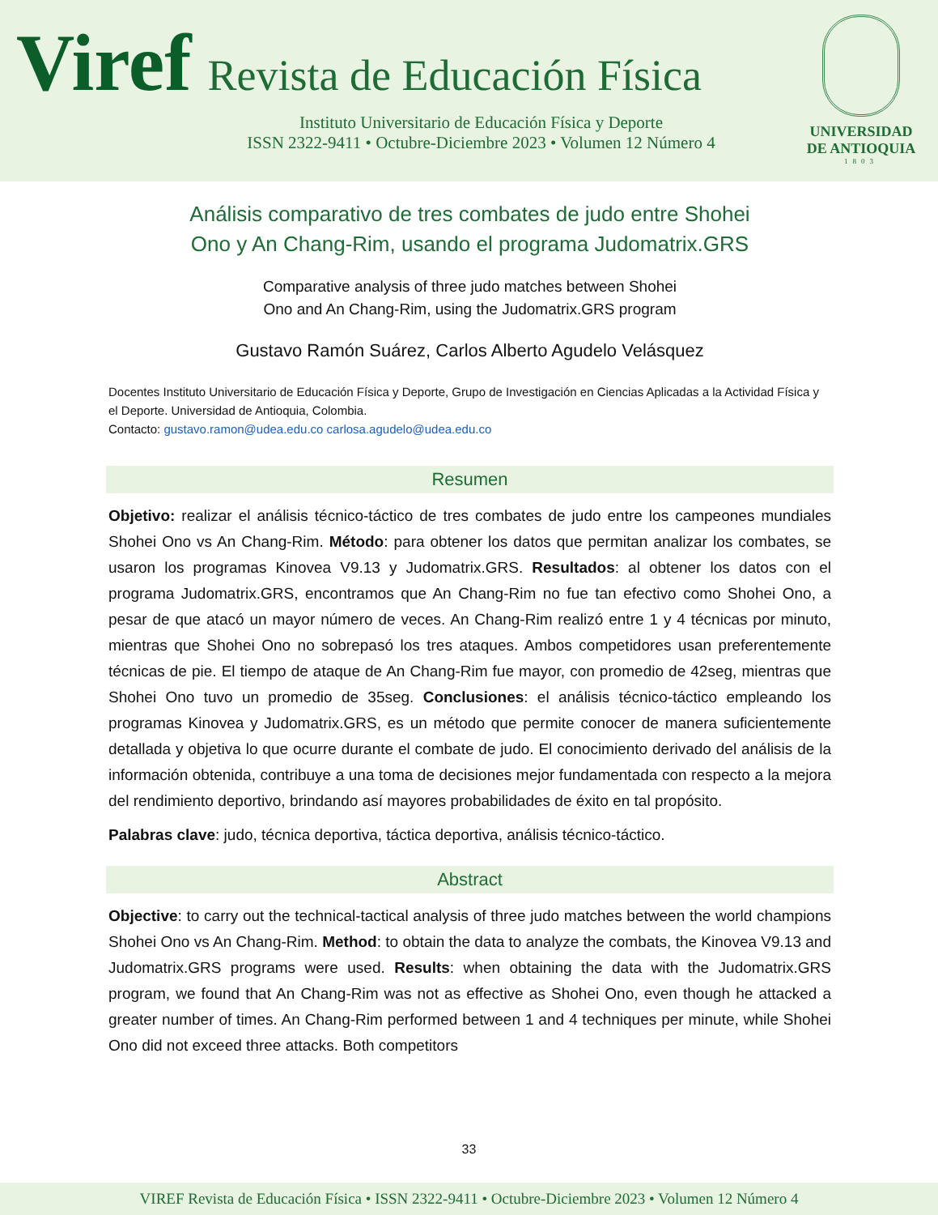Viref Revista de Educación Física
Instituto Universitario de Educación Física y Deporte
ISSN 2322-9411 • Octubre-Diciembre 2023 • Volumen 12 Número 4
UNIVERSIDAD
DE ANTIOQUIA
1803
Análisis comparativo de tres combates de judo entre Shohei Ono y An Chang-Rim, usando el programa Judomatrix.GRS
Comparative analysis of three judo matches between Shohei
Ono and An Chang-Rim, using the Judomatrix.GRS program
Gustavo Ramón Suárez, Carlos Alberto Agudelo Velásquez
Docentes Instituto Universitario de Educación Física y Deporte, Grupo de Investigación en Ciencias Aplicadas a la Actividad Física y el Deporte. Universidad de Antioquia, Colombia.
Contacto: gustavo.ramon@udea.edu.co carlosa.agudelo@udea.edu.co
Resumen
Objetivo: realizar el análisis técnico-táctico de tres combates de judo entre los campeones mundiales Shohei Ono vs An Chang-Rim. Método: para obtener los datos que permitan analizar los combates, se usaron los programas Kinovea V9.13 y Judomatrix.GRS. Resultados: al obtener los datos con el programa Judomatrix.GRS, encontramos que An Chang-Rim no fue tan efectivo como Shohei Ono, a pesar de que atacó un mayor número de veces. An Chang-Rim realizó entre 1 y 4 técnicas por minuto, mientras que Shohei Ono no sobrepasó los tres ataques. Ambos competidores usan preferentemente técnicas de pie. El tiempo de ataque de An Chang-Rim fue mayor, con promedio de 42seg, mientras que Shohei Ono tuvo un promedio de 35seg. Conclusiones: el análisis técnico-táctico empleando los programas Kinovea y Judomatrix.GRS, es un método que permite conocer de manera suficientemente detallada y objetiva lo que ocurre durante el combate de judo. El conocimiento derivado del análisis de la información obtenida, contribuye a una toma de decisiones mejor fundamentada con respecto a la mejora del rendimiento deportivo, brindando así mayores probabilidades de éxito en tal propósito.
Palabras clave: judo, técnica deportiva, táctica deportiva, análisis técnico-táctico.
Abstract
Objective: to carry out the technical-tactical analysis of three judo matches between the world champions Shohei Ono vs An Chang-Rim. Method: to obtain the data to analyze the combats, the Kinovea V9.13 and Judomatrix.GRS programs were used. Results: when obtaining the data with the Judomatrix.GRS program, we found that An Chang-Rim was not as effective as Shohei Ono, even though he attacked a greater number of times. An Chang-Rim performed between 1 and 4 techniques per minute, while Shohei Ono did not exceed three attacks. Both competitors
33
VIREF Revista de Educación Física • ISSN 2322-9411 • Octubre-Diciembre 2023 • Volumen 12 Número 4